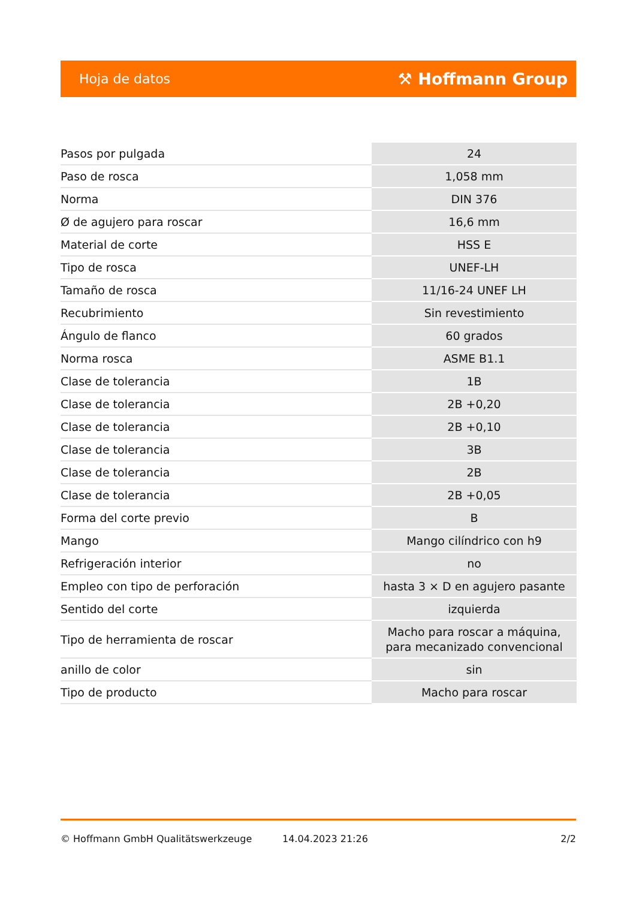Hoja de datos ⚒ Hoffmann Group
| Pasos por pulgada | 24 |
| Paso de rosca | 1,058 mm |
| Norma | DIN 376 |
| Ø de agujero para roscar | 16,6 mm |
| Material de corte | HSS E |
| Tipo de rosca | UNEF-LH |
| Tamaño de rosca | 11/16-24 UNEF LH |
| Recubrimiento | Sin revestimiento |
| Ángulo de flanco | 60 grados |
| Norma rosca | ASME B1.1 |
| Clase de tolerancia | 1B |
| Clase de tolerancia | 2B +0,20 |
| Clase de tolerancia | 2B +0,10 |
| Clase de tolerancia | 3B |
| Clase de tolerancia | 2B |
| Clase de tolerancia | 2B +0,05 |
| Forma del corte previo | B |
| Mango | Mango cilíndrico con h9 |
| Refrigeración interior | no |
| Empleo con tipo de perforación | hasta 3 × D en agujero pasante |
| Sentido del corte | izquierda |
| Tipo de herramienta de roscar | Macho para roscar a máquina, para mecanizado convencional |
| anillo de color | sin |
| Tipo de producto | Macho para roscar |
© Hoffmann GmbH Qualitätswerkzeuge 14.04.2023 21:26 2/2